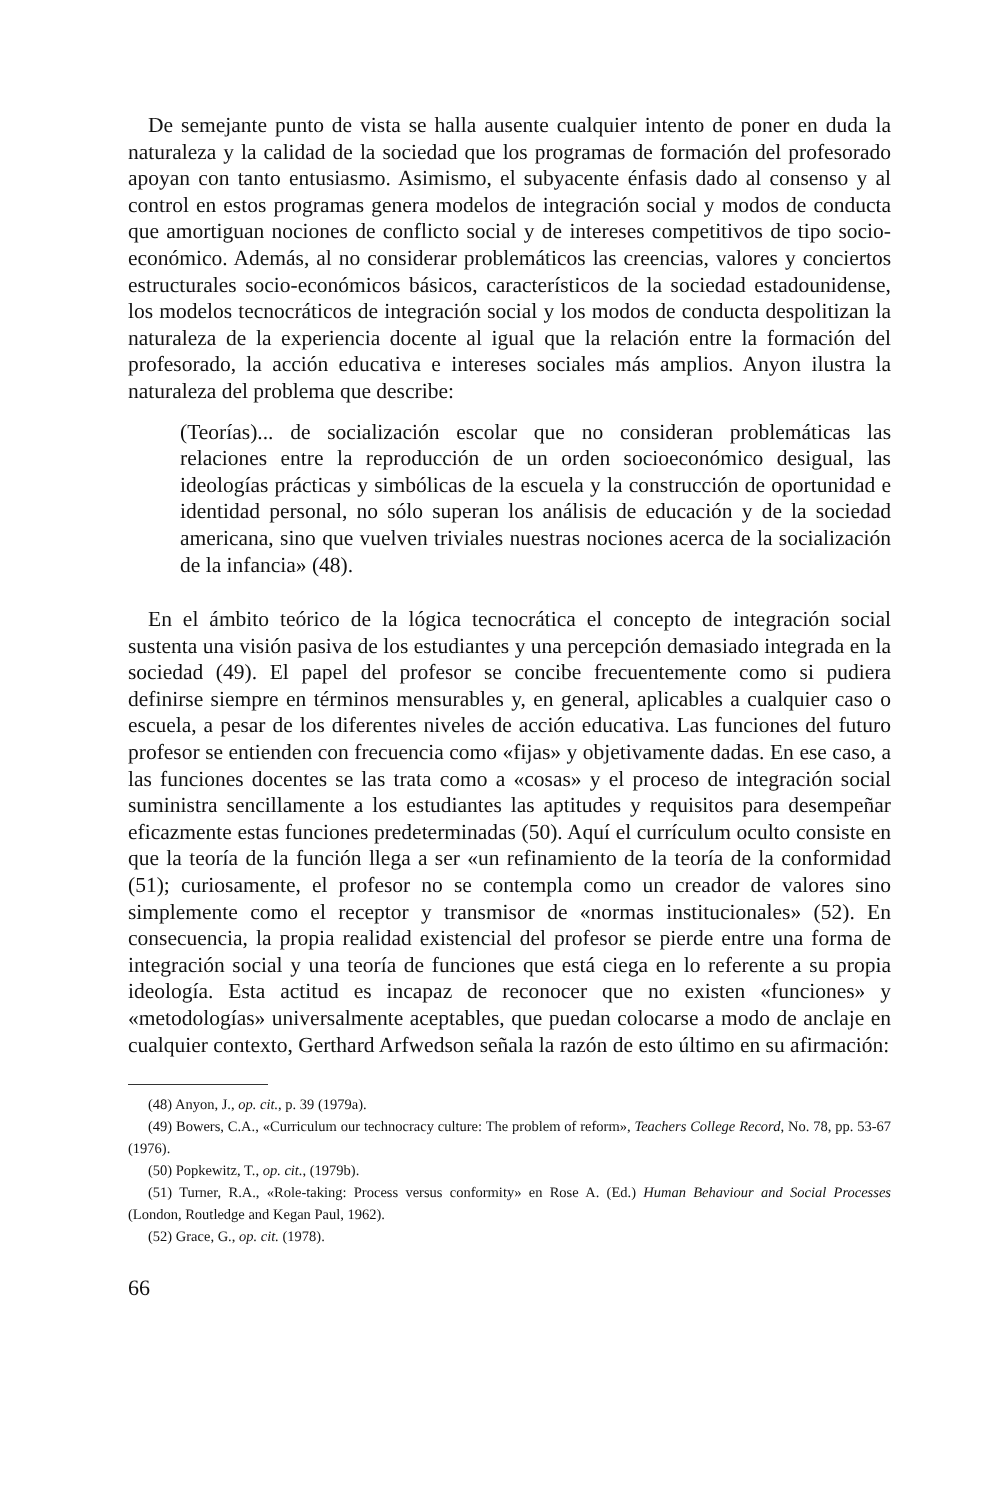De semejante punto de vista se halla ausente cualquier intento de poner en duda la naturaleza y la calidad de la sociedad que los programas de formación del profesorado apoyan con tanto entusiasmo. Asimismo, el subyacente énfasis dado al consenso y al control en estos programas genera modelos de integración social y modos de conducta que amortiguan nociones de conflicto social y de intereses competitivos de tipo socio-económico. Además, al no considerar problemáticos las creencias, valores y conciertos estructurales socio-económicos básicos, característicos de la sociedad estadounidense, los modelos tecnocráticos de integración social y los modos de conducta despolitizan la naturaleza de la experiencia docente al igual que la relación entre la formación del profesorado, la acción educativa e intereses sociales más amplios. Anyon ilustra la naturaleza del problema que describe:
(Teorías)... de socialización escolar que no consideran problemáticas las relaciones entre la reproducción de un orden socioeconómico desigual, las ideologías prácticas y simbólicas de la escuela y la construcción de oportunidad e identidad personal, no sólo superan los análisis de educación y de la sociedad americana, sino que vuelven triviales nuestras nociones acerca de la socialización de la infancia» (48).
En el ámbito teórico de la lógica tecnocrática el concepto de integración social sustenta una visión pasiva de los estudiantes y una percepción demasiado integrada en la sociedad (49). El papel del profesor se concibe frecuentemente como si pudiera definirse siempre en términos mensurables y, en general, aplicables a cualquier caso o escuela, a pesar de los diferentes niveles de acción educativa. Las funciones del futuro profesor se entienden con frecuencia como «fijas» y objetivamente dadas. En ese caso, a las funciones docentes se las trata como a «cosas» y el proceso de integración social suministra sencillamente a los estudiantes las aptitudes y requisitos para desempeñar eficazmente estas funciones predeterminadas (50). Aquí el currículum oculto consiste en que la teoría de la función llega a ser «un refinamiento de la teoría de la conformidad (51); curiosamente, el profesor no se contempla como un creador de valores sino simplemente como el receptor y transmisor de «normas institucionales» (52). En consecuencia, la propia realidad existencial del profesor se pierde entre una forma de integración social y una teoría de funciones que está ciega en lo referente a su propia ideología. Esta actitud es incapaz de reconocer que no existen «funciones» y «metodologías» universalmente aceptables, que puedan colocarse a modo de anclaje en cualquier contexto, Gerthard Arfwedson señala la razón de esto último en su afirmación:
(48) Anyon, J., op. cit., p. 39 (1979a).
(49) Bowers, C.A., «Curriculum our technocracy culture: The problem of reform», Teachers College Record, No. 78, pp. 53-67 (1976).
(50) Popkewitz, T., op. cit., (1979b).
(51) Turner, R.A., «Role-taking: Process versus conformity» en Rose A. (Ed.) Human Behaviour and Social Processes (London, Routledge and Kegan Paul, 1962).
(52) Grace, G., op. cit. (1978).
66